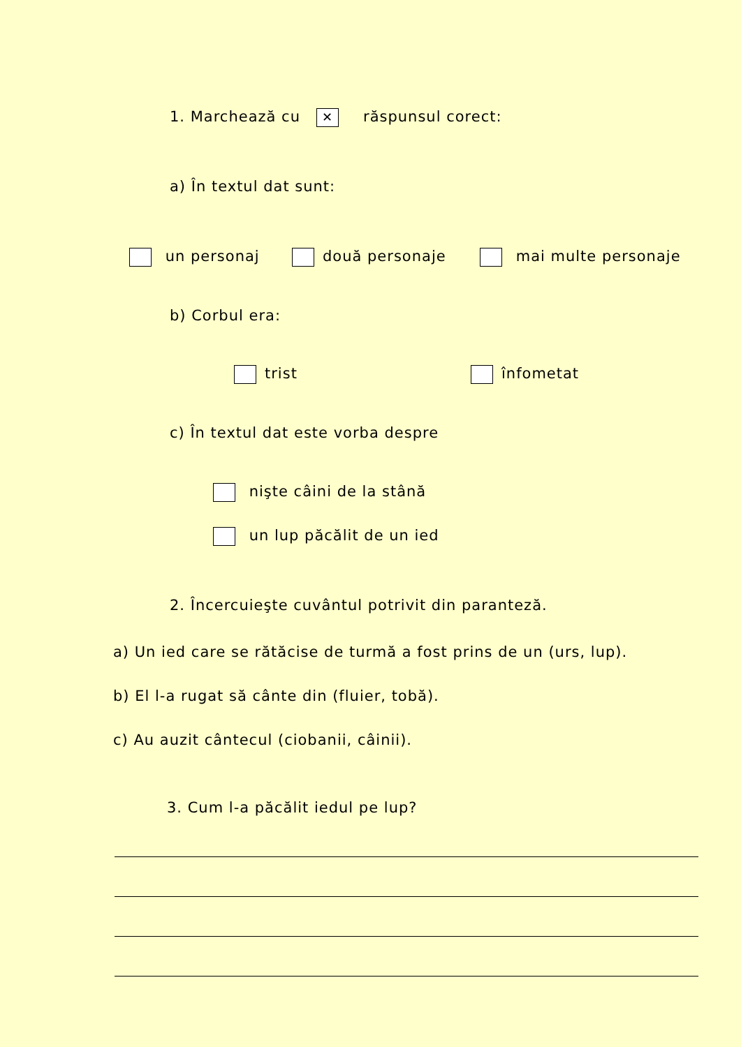1. Marchează cu ✕ răspunsul corect:
a) În textul dat sunt:
un personaj două personaje mai multe personaje
b) Corbul era:
trist înfometat
c) În textul dat este vorba despre
nişte câini de la stână
un lup păcălit de un ied
2. Încercuieşte cuvântul potrivit din paranteză.
a) Un ied care se rătăcise de turmă a fost prins de un (urs, lup).
b) El l-a rugat să cânte din (fluier, tobă).
c) Au auzit cântecul (ciobanii, câinii).
3. Cum l-a păcălit iedul pe lup?